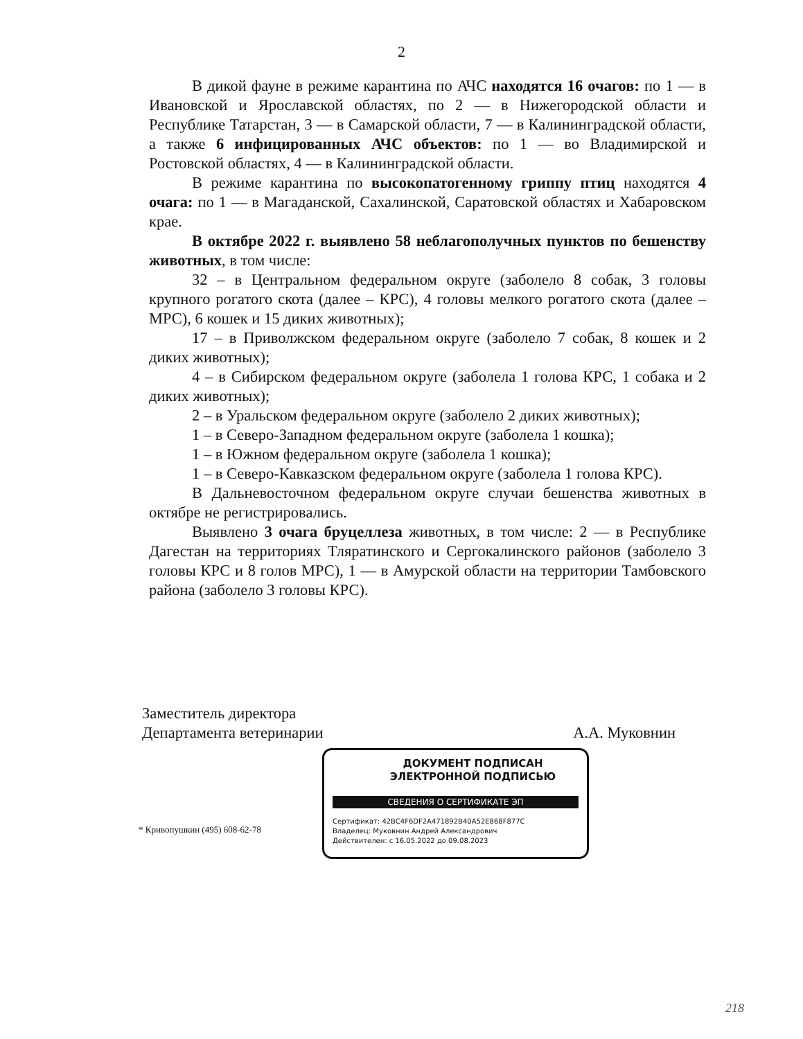2
В дикой фауне в режиме карантина по АЧС находятся 16 очагов: по 1 — в Ивановской и Ярославской областях, по 2 — в Нижегородской области и Республике Татарстан, 3 — в Самарской области, 7 — в Калининградской области, а также 6 инфицированных АЧС объектов: по 1 — во Владимирской и Ростовской областях, 4 — в Калининградской области.
В режиме карантина по высокопатогенному гриппу птиц находятся 4 очага: по 1 — в Магаданской, Сахалинской, Саратовской областях и Хабаровском крае.
В октябре 2022 г. выявлено 58 неблагополучных пунктов по бешенству животных, в том числе:
32 – в Центральном федеральном округе (заболело 8 собак, 3 головы крупного рогатого скота (далее – КРС), 4 головы мелкого рогатого скота (далее – МРС), 6 кошек и 15 диких животных);
17 – в Приволжском федеральном округе (заболело 7 собак, 8 кошек и 2 диких животных);
4 – в Сибирском федеральном округе (заболела 1 голова КРС, 1 собака и 2 диких животных);
2 – в Уральском федеральном округе (заболело 2 диких животных);
1 – в Северо-Западном федеральном округе (заболела 1 кошка);
1 – в Южном федеральном округе (заболела 1 кошка);
1 – в Северо-Кавказском федеральном округе (заболела 1 голова КРС).
В Дальневосточном федеральном округе случаи бешенства животных в октябре не регистрировались.
Выявлено 3 очага бруцеллеза животных, в том числе: 2 — в Республике Дагестан на территориях Тляратинского и Сергокалинского районов (заболело 3 головы КРС и 8 голов МРС), 1 — в Амурской области на территории Тамбовского района (заболело 3 головы КРС).
Заместитель директора
Департамента ветеринарии
А.А. Муковнин
* Кривопушкин (495) 608-62-78
ДОКУМЕНТ ПОДПИСАН
ЭЛЕКТРОННОЙ ПОДПИСЬЮ
СВЕДЕНИЯ О СЕРТИФИКАТЕ ЭП
Сертификат: 42BC4F6DF2A471892B40A52E868F877C
Владелец: Муковнин Андрей Александрович
Действителен: с 16.05.2022 до 09.08.2023
218